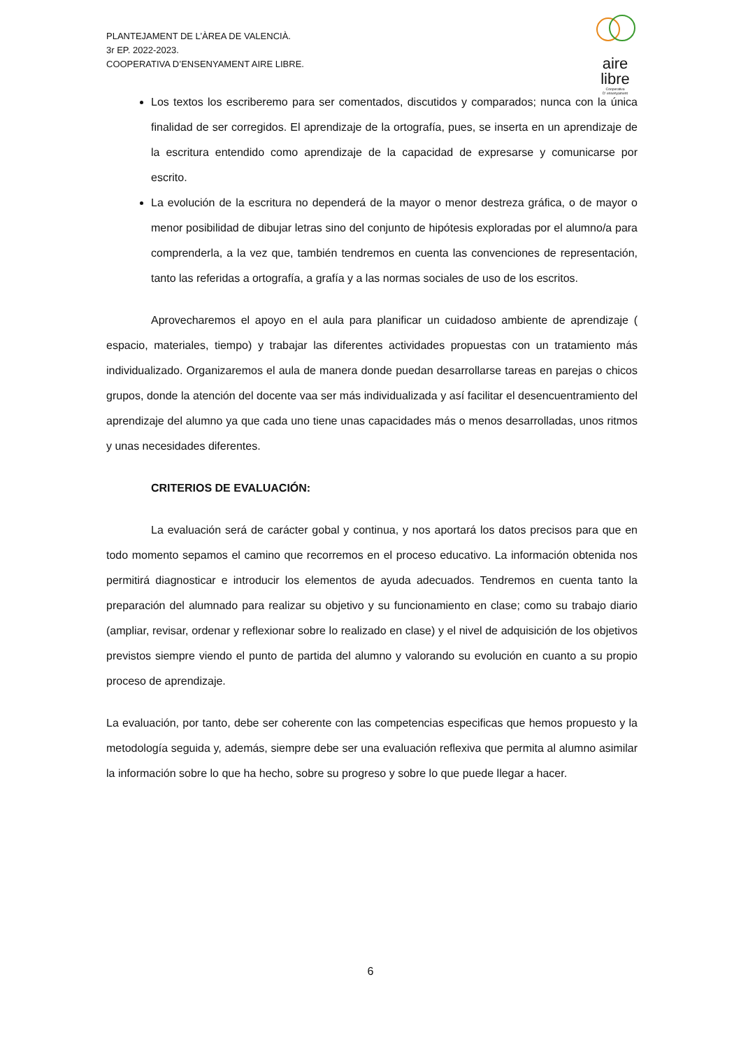PLANTEJAMENT DE L’ÀREA DE VALENCIÀ.
3r EP. 2022-2023.
COOPERATIVA D’ENSENYAMENT AIRE LIBRE.
aire
libre
Cooperativa
D' ensenyament
Los textos los escriberemo para ser comentados, discutidos y comparados; nunca con la única finalidad de ser corregidos. El aprendizaje de la ortografía, pues, se inserta en un aprendizaje de la escritura entendido como aprendizaje de la capacidad de expresarse y comunicarse por escrito.
La evolución de la escritura no dependerá de la mayor o menor destreza gráfica, o de mayor o menor posibilidad de dibujar letras sino del conjunto de hipótesis exploradas por el alumno/a para comprenderla, a la vez que, también tendremos en cuenta las convenciones de representación, tanto las referidas a ortografía, a grafía y a las normas sociales de uso de los escritos.
Aprovecharemos el apoyo en el aula para planificar un cuidadoso ambiente de aprendizaje ( espacio, materiales, tiempo) y trabajar las diferentes actividades propuestas con un tratamiento más individualizado. Organizaremos el aula de manera donde puedan desarrollarse tareas en parejas o chicos grupos, donde la atención del docente vaa ser más individualizada y así facilitar el desencuentramiento del aprendizaje del alumno ya que cada uno tiene unas capacidades más o menos desarrolladas, unos ritmos y unas necesidades diferentes.
CRITERIOS DE EVALUACIÓN:
La evaluación será de carácter gobal y continua, y nos aportará los datos precisos para que en todo momento sepamos el camino que recorremos en el proceso educativo. La información obtenida nos permitirá diagnosticar e introducir los elementos de ayuda adecuados. Tendremos en cuenta tanto la preparación del alumnado para realizar su objetivo y su funcionamiento en clase; como su trabajo diario (ampliar, revisar, ordenar y reflexionar sobre lo realizado en clase) y el nivel de adquisición de los objetivos previstos siempre viendo el punto de partida del alumno y valorando su evolución en cuanto a su propio proceso de aprendizaje.
La evaluación, por tanto, debe ser coherente con las competencias especificas que hemos propuesto y la metodología seguida y, además, siempre debe ser una evaluación reflexiva que permita al alumno asimilar la información sobre lo que ha hecho, sobre su progreso y sobre lo que puede llegar a hacer.
6